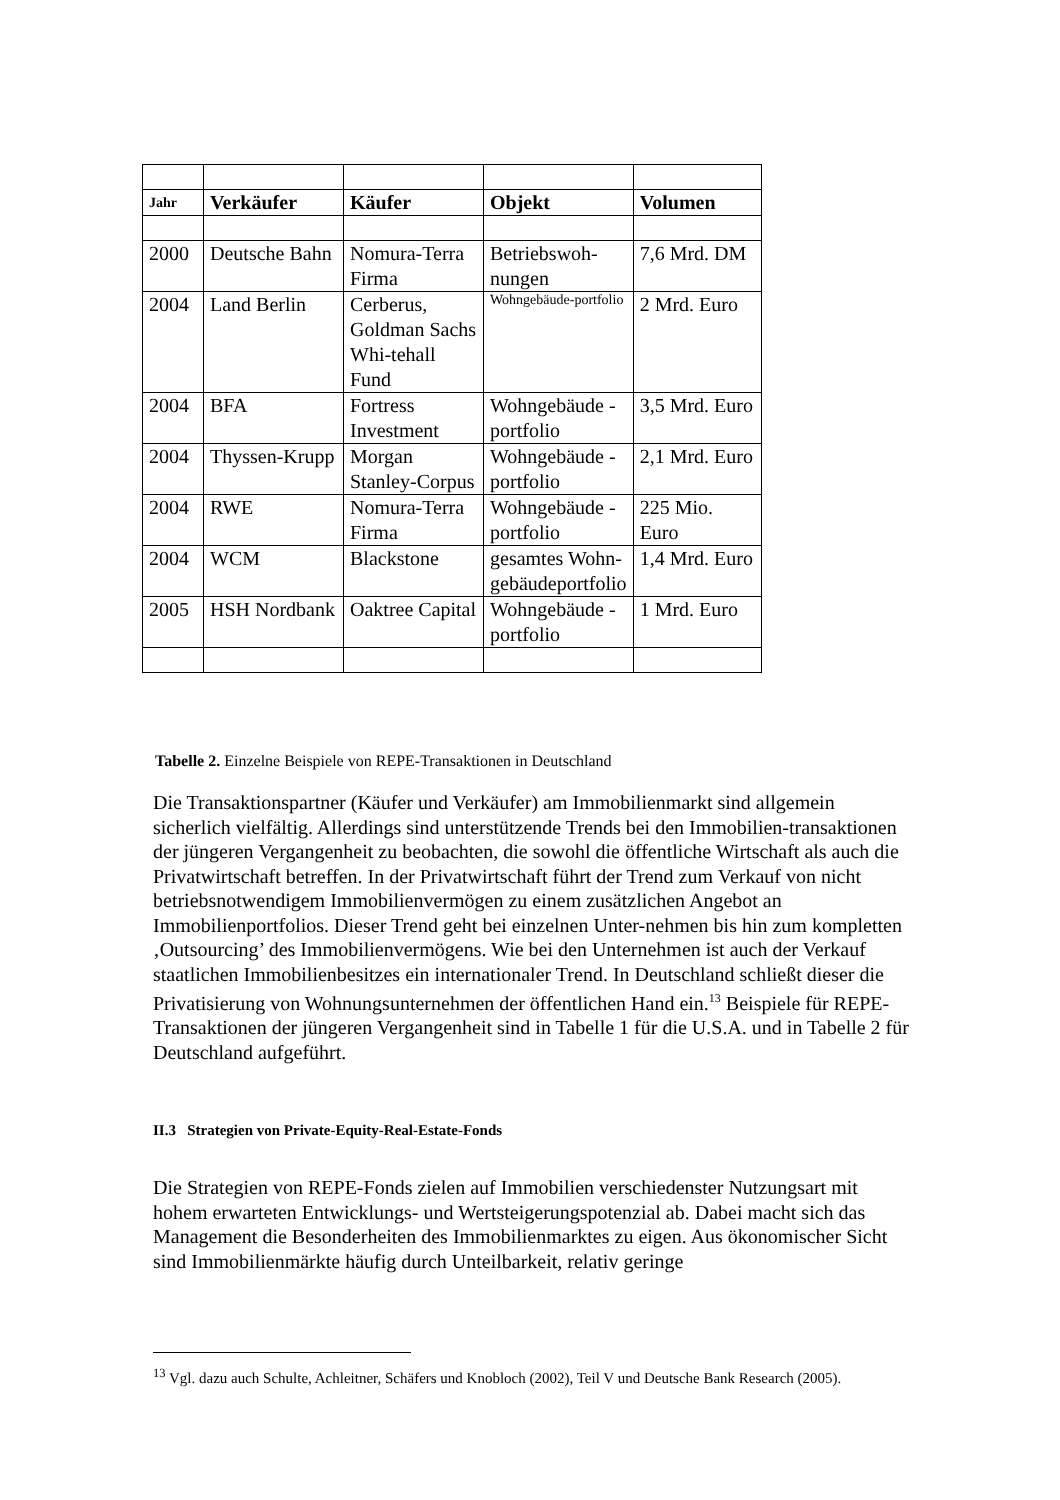| Jahr | Verkäufer | Käufer | Objekt | Volumen |
| --- | --- | --- | --- | --- |
| 2000 | Deutsche Bahn | Nomura-Terra Firma | Betriebswoh-nungen | 7,6 Mrd. DM |
| 2004 | Land Berlin | Cerberus, Goldman Sachs Whi-tehall Fund | Wohngebäude-portfolio | 2 Mrd. Euro |
| 2004 | BFA | Fortress Investment | Wohngebäude -portfolio | 3,5 Mrd. Euro |
| 2004 | Thyssen-Krupp | Morgan Stanley-Corpus | Wohngebäude -portfolio | 2,1 Mrd. Euro |
| 2004 | RWE | Nomura-Terra Firma | Wohngebäude -portfolio | 225 Mio. Euro |
| 2004 | WCM | Blackstone | gesamtes Wohn-gebäudeportfolio | 1,4 Mrd. Euro |
| 2005 | HSH Nordbank | Oaktree Capital | Wohngebäude -portfolio | 1 Mrd. Euro |
Tabelle 2. Einzelne Beispiele von REPE-Transaktionen in Deutschland
Die Transaktionspartner (Käufer und Verkäufer) am Immobilienmarkt sind allgemein sicherlich vielfältig. Allerdings sind unterstützende Trends bei den Immobilien-transaktionen der jüngeren Vergangenheit zu beobachten, die sowohl die öffentliche Wirtschaft als auch die Privatwirtschaft betreffen. In der Privatwirtschaft führt der Trend zum Verkauf von nicht betriebsnotwendigem Immobilienvermögen zu einem zusätzlichen Angebot an Immobilienportfolios. Dieser Trend geht bei einzelnen Unter-nehmen bis hin zum kompletten ‚Outsourcing’ des Immobilienvermögens. Wie bei den Unternehmen ist auch der Verkauf staatlichen Immobilienbesitzes ein internationaler Trend. In Deutschland schließt dieser die Privatisierung von Wohnungsunternehmen der öffentlichen Hand ein.<sup>13</sup> Beispiele für REPE-Transaktionen der jüngeren Vergangenheit sind in Tabelle 1 für die U.S.A. und in Tabelle 2 für Deutschland aufgeführt.
II.3 Strategien von Private-Equity-Real-Estate-Fonds
Die Strategien von REPE-Fonds zielen auf Immobilien verschiedenster Nutzungsart mit hohem erwarteten Entwicklungs- und Wertsteigerungspotenzial ab. Dabei macht sich das Management die Besonderheiten des Immobilienmarktes zu eigen. Aus ökonomischer Sicht sind Immobilienmärkte häufig durch Unteilbarkeit, relativ geringe
<sup>13</sup> Vgl. dazu auch Schulte, Achleitner, Schäfers und Knobloch (2002), Teil V und Deutsche Bank Research (2005).